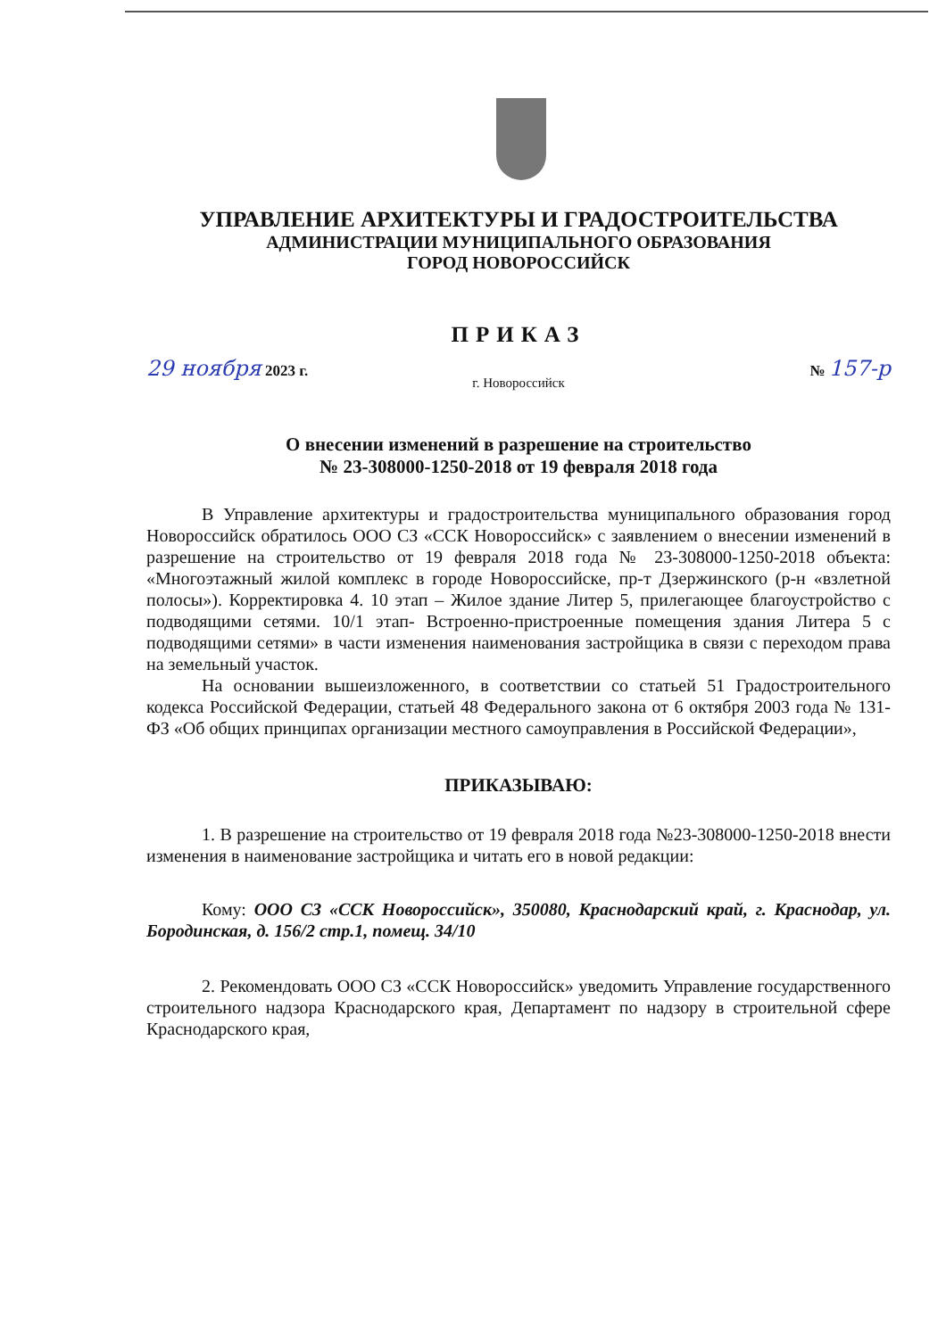УПРАВЛЕНИЕ АРХИТЕКТУРЫ И ГРАДОСТРОИТЕЛЬСТВА
АДМИНИСТРАЦИИ МУНИЦИПАЛЬНОГО ОБРАЗОВАНИЯ
ГОРОД НОВОРОССИЙСК
ПРИКАЗ
29 ноября 2023 г. № 157-р
г. Новороссийск
О внесении изменений в разрешение на строительство
№ 23-308000-1250-2018 от 19 февраля 2018 года
В Управление архитектуры и градостроительства муниципального образования город Новороссийск обратилось ООО СЗ «ССК Новороссийск» с заявлением о внесении изменений в разрешение на строительство от 19 февраля 2018 года № 23-308000-1250-2018 объекта: «Многоэтажный жилой комплекс в городе Новороссийске, пр-т Дзержинского (р-н «взлетной полосы»). Корректировка 4. 10 этап – Жилое здание Литер 5, прилегающее благоустройство с подводящими сетями. 10/1 этап- Встроенно-пристроенные помещения здания Литера 5 с подводящими сетями» в части изменения наименования застройщика в связи с переходом права на земельный участок.
На основании вышеизложенного, в соответствии со статьей 51 Градостроительного кодекса Российской Федерации, статьей 48 Федерального закона от 6 октября 2003 года № 131-ФЗ «Об общих принципах организации местного самоуправления в Российской Федерации»,
ПРИКАЗЫВАЮ:
1. В разрешение на строительство от 19 февраля 2018 года №23-308000-1250-2018 внести изменения в наименование застройщика и читать его в новой редакции:
Кому: ООО СЗ «ССК Новороссийск», 350080, Краснодарский край, г. Краснодар, ул. Бородинская, д. 156/2 стр.1, помещ. 34/10
2. Рекомендовать ООО СЗ «ССК Новороссийск» уведомить Управление государственного строительного надзора Краснодарского края, Департамент по надзору в строительной сфере Краснодарского края,